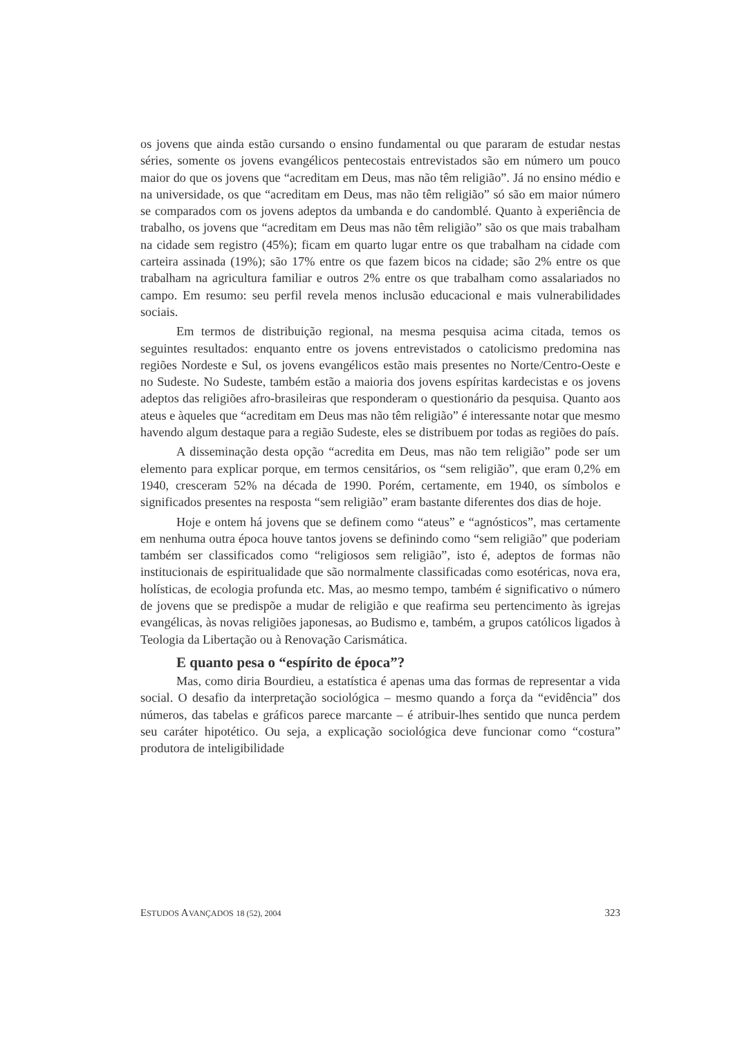os jovens que ainda estão cursando o ensino fundamental ou que pararam de estudar nestas séries, somente os jovens evangélicos pentecostais entrevistados são em número um pouco maior do que os jovens que “acreditam em Deus, mas não têm religião”. Já no ensino médio e na universidade, os que “acreditam em Deus, mas não têm religião” só são em maior número se comparados com os jovens adeptos da umbanda e do candomblé. Quanto à experiência de trabalho, os jovens que “acreditam em Deus mas não têm religião” são os que mais trabalham na cidade sem registro (45%); ficam em quarto lugar entre os que trabalham na cidade com carteira assinada (19%); são 17% entre os que fazem bicos na cidade; são 2% entre os que trabalham na agricultura familiar e outros 2% entre os que trabalham como assalariados no campo. Em resumo: seu perfil revela menos inclusão educacional e mais vulnerabilidades sociais.
Em termos de distribuição regional, na mesma pesquisa acima citada, temos os seguintes resultados: enquanto entre os jovens entrevistados o catolicismo predomina nas regiões Nordeste e Sul, os jovens evangélicos estão mais presentes no Norte/Centro-Oeste e no Sudeste. No Sudeste, também estão a maioria dos jovens espíritas kardecistas e os jovens adeptos das religiões afro-brasileiras que responderam o questionário da pesquisa. Quanto aos ateus e àqueles que “acreditam em Deus mas não têm religião” é interessante notar que mesmo havendo algum destaque para a região Sudeste, eles se distribuem por todas as regiões do país.
A disseminação desta opção “acredita em Deus, mas não tem religião” pode ser um elemento para explicar porque, em termos censitários, os “sem religião”, que eram 0,2% em 1940, cresceram 52% na década de 1990. Porém, certamente, em 1940, os símbolos e significados presentes na resposta “sem religião” eram bastante diferentes dos dias de hoje.
Hoje e ontem há jovens que se definem como “ateus” e “agnósticos”, mas certamente em nenhuma outra época houve tantos jovens se definindo como “sem religião” que poderiam também ser classificados como “religiosos sem religião”, isto é, adeptos de formas não institucionais de espiritualidade que são normalmente classificadas como esotéricas, nova era, holísticas, de ecologia profunda etc. Mas, ao mesmo tempo, também é significativo o número de jovens que se predispõe a mudar de religião e que reafirma seu pertencimento às igrejas evangélicas, às novas religiões japonesas, ao Budismo e, também, a grupos católicos ligados à Teologia da Libertação ou à Renovação Carismática.
E quanto pesa o “espírito de época”?
Mas, como diria Bourdieu, a estatística é apenas uma das formas de representar a vida social. O desafio da interpretação sociológica – mesmo quando a força da “evidência” dos números, das tabelas e gráficos parece marcante – é atribuir-lhes sentido que nunca perdem seu caráter hipotético. Ou seja, a explicação sociológica deve funcionar como “costura” produtora de inteligibilidade
ESTUDOS AVANÇADOS 18 (52), 2004 323